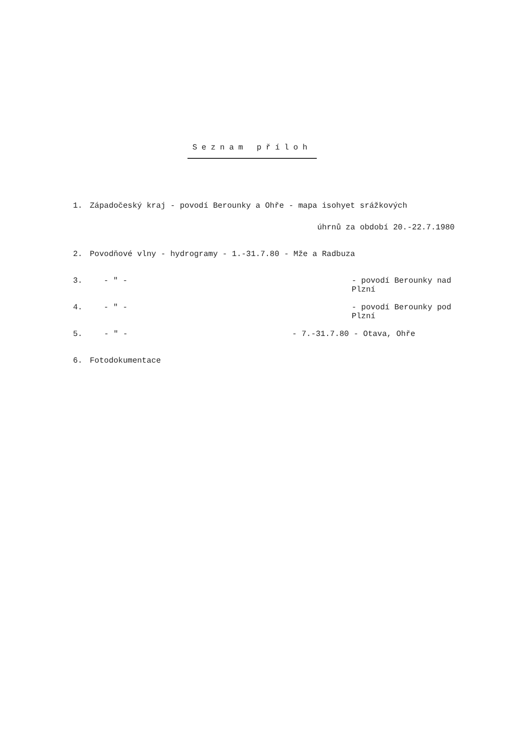Seznam příloh
1. Západočeský kraj - povodí Berounky a Ohře - mapa isohyet srážkových
úhrnů za období 20.-22.7.1980
2. Povodňové vlny - hydrogramy - 1.-31.7.80 - Mže a Radbuza
3. - " - - povodí Berounky nad Plzní
4. - " - - povodí Berounky pod Plzní
5. - " - - 7.-31.7.80 - Otava, Ohře
6. Fotodokumentace